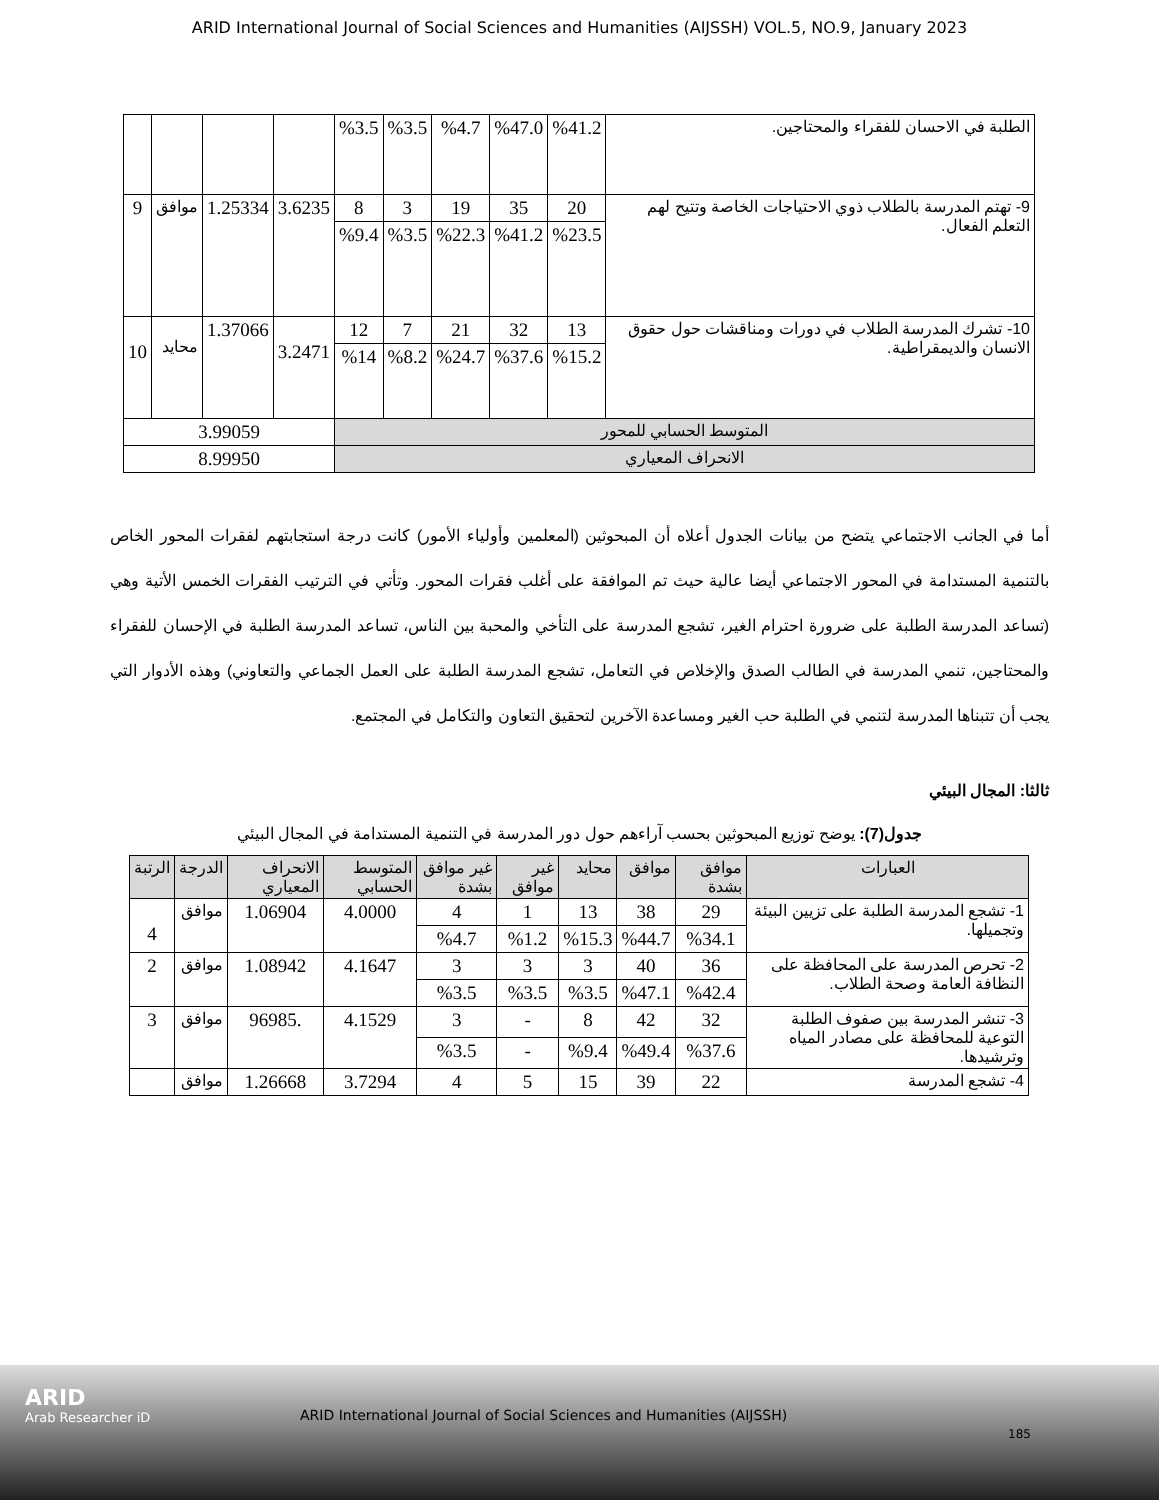ARID International Journal of Social Sciences and Humanities (AIJSSH) VOL.5, NO.9, January 2023
| الطلبة في الاحسان للفقراء والمحتاجين. | %41.2 | %47.0 | %4.7 | %3.5 | %3.5 | | | | |
| 9- تهتم المدرسة بالطلاب ذوي الاحتياجات الخاصة وتتيح لهم التعلم الفعال. | 20 | 35 | 19 | 3 | 8 | 3.6235 | 1.25334 | موافق | 9 |
| | %23.5 | %41.2 | %22.3 | %3.5 | %9.4 | | | | |
| 10- تشرك المدرسة الطلاب في دورات ومناقشات حول حقوق الانسان والديمقراطية. | 13 | 32 | 21 | 7 | 12 | 3.2471 | 1.37066 | محايد | 10 |
| | %15.2 | %37.6 | %24.7 | %8.2 | %14 | | | | |
| المتوسط الحسابي للمحور | | | | | | 3.99059 | | | |
| الانحراف المعياري | | | | | | 8.99950 | | | |
أما في الجانب الاجتماعي يتضح من بيانات الجدول أعلاه أن المبحوثين (المعلمين وأولياء الأمور) كانت درجة استجابتهم لفقرات المحور الخاص بالتنمية المستدامة في المحور الاجتماعي أيضا عالية حيث تم الموافقة على أغلب فقرات المحور. وتأتي في الترتيب الفقرات الخمس الأتية وهي (تساعد المدرسة الطلبة على ضرورة احترام الغير، تشجع المدرسة على التأخي والمحبة بين الناس، تساعد المدرسة الطلبة في الإحسان للفقراء والمحتاجين، تنمي المدرسة في الطالب الصدق والإخلاص في التعامل، تشجع المدرسة الطلبة على العمل الجماعي والتعاوني) وهذه الأدوار التي يجب أن تتبناها المدرسة لتنمي في الطلبة حب الغير ومساعدة الآخرين لتحقيق التعاون والتكامل في المجتمع.
ثالثا: المجال البيئي
جدول(7): يوضح توزيع المبحوثين بحسب آراءهم حول دور المدرسة في التنمية المستدامة في المجال البيئي
| العبارات | موافق بشدة | موافق | محايد | غير موافق | غير موافق بشدة | المتوسط الحسابي | الانحراف المعياري | الدرجة | الرتبة |
| --- | --- | --- | --- | --- | --- | --- | --- | --- | --- |
| 1- تشجع المدرسة الطلبة على تزيين البيئة وتجميلها. | 29 | 38 | 13 | 1 | 4 | 4.0000 | 1.06904 | موافق | 4 |
| | %34.1 | %44.7 | %15.3 | %1.2 | %4.7 | | | | |
| 2- تحرص المدرسة على المحافظة على النظافة العامة وصحة الطلاب. | 36 | 40 | 3 | 3 | 3 | 4.1647 | 1.08942 | موافق | 2 |
| | %42.4 | %47.1 | %3.5 | %3.5 | %3.5 | | | | |
| 3- تنشر المدرسة بين صفوف الطلبة التوعية للمحافظة على مصادر المياه وترشيدها. | 32 | 42 | 8 | - | 3 | 4.1529 | .96985 | موافق | 3 |
| | %37.6 | %49.4 | %9.4 | - | %3.5 | | | | |
| 4- تشجع المدرسة | 22 | 39 | 15 | 5 | 4 | 3.7294 | 1.26668 | موافق | |
ARID
Arab Researcher iD
ARID International Journal of Social Sciences and Humanities (AIJSSH)
185